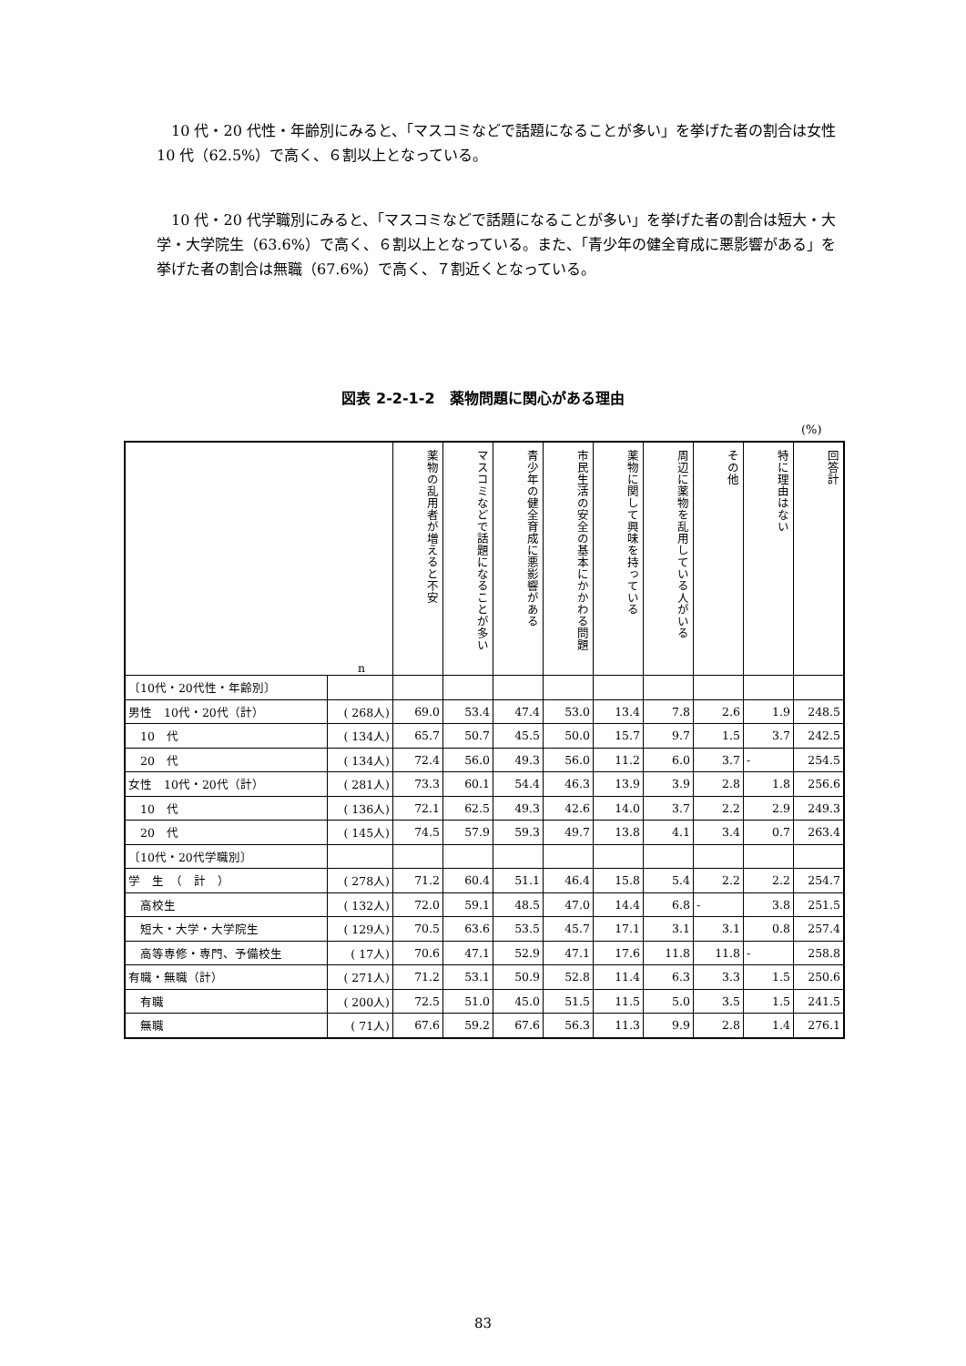10 代・20 代性・年齢別にみると、「マスコミなどで話題になることが多い」を挙げた者の割合は女性 10 代（62.5%）で高く、６割以上となっている。
10 代・20 代学職別にみると、「マスコミなどで話題になることが多い」を挙げた者の割合は短大・大学・大学院生（63.6%）で高く、６割以上となっている。また、「青少年の健全育成に悪影響がある」を挙げた者の割合は無職（67.6%）で高く、７割近くとなっている。
図表 2-2-1-2　薬物問題に関心がある理由
(%)
| n | | 薬物の乱用者が増えると不安 | マスコミなどで話題になることが多い | 青少年の健全育成に悪影響がある | 市民生活の安全の基本にかかわる問題 | 薬物に関して興味を持っている | 周辺に薬物を乱用している人がいる | その他 | 特に理由はない | 回答計 |
| 〔10代・20代性・年齢別〕 | | | | | | | | | | |
| 男性 10代・20代（計） | ( 268人) | 69.0 | 53.4 | 47.4 | 53.0 | 13.4 | 7.8 | 2.6 | 1.9 | 248.5 |
| 10 代 | ( 134人) | 65.7 | 50.7 | 45.5 | 50.0 | 15.7 | 9.7 | 1.5 | 3.7 | 242.5 |
| 20 代 | ( 134人) | 72.4 | 56.0 | 49.3 | 56.0 | 11.2 | 6.0 | 3.7 | - | 254.5 |
| 女性 10代・20代（計） | ( 281人) | 73.3 | 60.1 | 54.4 | 46.3 | 13.9 | 3.9 | 2.8 | 1.8 | 256.6 |
| 10 代 | ( 136人) | 72.1 | 62.5 | 49.3 | 42.6 | 14.0 | 3.7 | 2.2 | 2.9 | 249.3 |
| 20 代 | ( 145人) | 74.5 | 57.9 | 59.3 | 49.7 | 13.8 | 4.1 | 3.4 | 0.7 | 263.4 |
| 〔10代・20代学職別〕 | | | | | | | | | | |
| 学 生 （ 計 ） | ( 278人) | 71.2 | 60.4 | 51.1 | 46.4 | 15.8 | 5.4 | 2.2 | 2.2 | 254.7 |
| 高校生 | ( 132人) | 72.0 | 59.1 | 48.5 | 47.0 | 14.4 | 6.8 | - | 3.8 | 251.5 |
| 短大・大学・大学院生 | ( 129人) | 70.5 | 63.6 | 53.5 | 45.7 | 17.1 | 3.1 | 3.1 | 0.8 | 257.4 |
| 高等専修・専門、予備校生 | ( 17人) | 70.6 | 47.1 | 52.9 | 47.1 | 17.6 | 11.8 | 11.8 | - | 258.8 |
| 有職・無職（計） | ( 271人) | 71.2 | 53.1 | 50.9 | 52.8 | 11.4 | 6.3 | 3.3 | 1.5 | 250.6 |
| 有職 | ( 200人) | 72.5 | 51.0 | 45.0 | 51.5 | 11.5 | 5.0 | 3.5 | 1.5 | 241.5 |
| 無職 | ( 71人) | 67.6 | 59.2 | 67.6 | 56.3 | 11.3 | 9.9 | 2.8 | 1.4 | 276.1 |
83